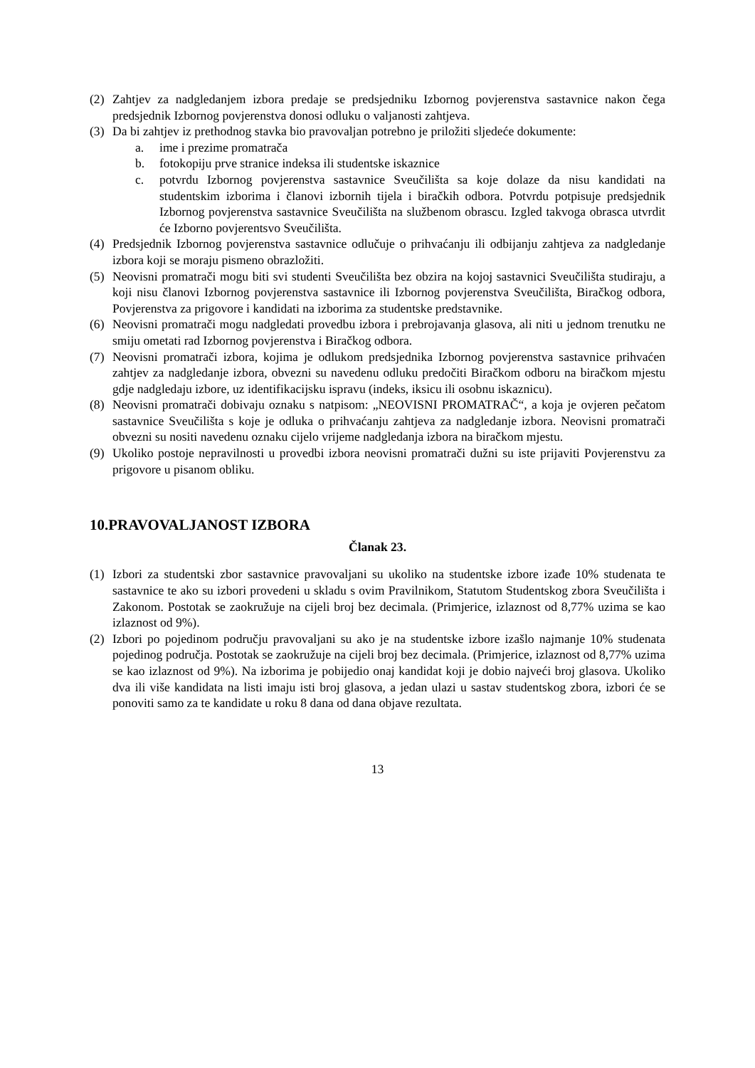(2) Zahtjev za nadgledanjem izbora predaje se predsjedniku Izbornog povjerenstva sastavnice nakon čega predsjednik Izbornog povjerenstva donosi odluku o valjanosti zahtjeva.
(3) Da bi zahtjev iz prethodnog stavka bio pravovaljan potrebno je priložiti sljedeće dokumente:
a. ime i prezime promatrača
b. fotokopiju prve stranice indeksa ili studentske iskaznice
c. potvrdu Izbornog povjerenstva sastavnice Sveučilišta sa koje dolaze da nisu kandidati na studentskim izborima i članovi izbornih tijela i biračkih odbora. Potvrdu potpisuje predsjednik Izbornog povjerenstva sastavnice Sveučilišta na službenom obrascu. Izgled takvoga obrasca utvrdit će Izborno povjerentsvo Sveučilišta.
(4) Predsjednik Izbornog povjerenstva sastavnice odlučuje o prihvaćanju ili odbijanju zahtjeva za nadgledanje izbora koji se moraju pismeno obrazložiti.
(5) Neovisni promatrači mogu biti svi studenti Sveučilišta bez obzira na kojoj sastavnici Sveučilišta studiraju, a koji nisu članovi Izbornog povjerenstva sastavnice ili Izbornog povjerenstva Sveučilišta, Biračkog odbora, Povjerenstva za prigovore i kandidati na izborima za studentske predstavnike.
(6) Neovisni promatrači mogu nadgledati provedbu izbora i prebrojavanja glasova, ali niti u jednom trenutku ne smiju ometati rad Izbornog povjerenstva i Biračkog odbora.
(7) Neovisni promatrači izbora, kojima je odlukom predsjednika Izbornog povjerenstva sastavnice prihvaćen zahtjev za nadgledanje izbora, obvezni su navedenu odluku predočiti Biračkom odboru na biračkom mjestu gdje nadgledaju izbore, uz identifikacijsku ispravu (indeks, iksicu ili osobnu iskaznicu).
(8) Neovisni promatrači dobivaju oznaku s natpisom: „NEOVISNI PROMATRAČ“, a koja je ovjeren pečatom sastavnice Sveučilišta s koje je odluka o prihvaćanju zahtjeva za nadgledanje izbora. Neovisni promatrači obvezni su nositi navedenu oznaku cijelo vrijeme nadgledanja izbora na biračkom mjestu.
(9) Ukoliko postoje nepravilnosti u provedbi izbora neovisni promatrači dužni su iste prijaviti Povjerenstvu za prigovore u pisanom obliku.
10.PRAVOVALJANOST IZBORA
Članak 23.
(1) Izbori za studentski zbor sastavnice pravovaljani su ukoliko na studentske izbore izađe 10% studenata te sastavnice te ako su izbori provedeni u skladu s ovim Pravilnikom, Statutom Studentskog zbora Sveučilišta i Zakonom. Postotak se zaokružuje na cijeli broj bez decimala. (Primjerice, izlaznost od 8,77% uzima se kao izlaznost od 9%).
(2) Izbori po pojedinom području pravovaljani su ako je na studentske izbore izašlo najmanje 10% studenata pojedinog područja. Postotak se zaokružuje na cijeli broj bez decimala. (Primjerice, izlaznost od 8,77% uzima se kao izlaznost od 9%). Na izborima je pobijedio onaj kandidat koji je dobio najveći broj glasova. Ukoliko dva ili više kandidata na listi imaju isti broj glasova, a jedan ulazi u sastav studentskog zbora, izbori će se ponoviti samo za te kandidate u roku 8 dana od dana objave rezultata.
13